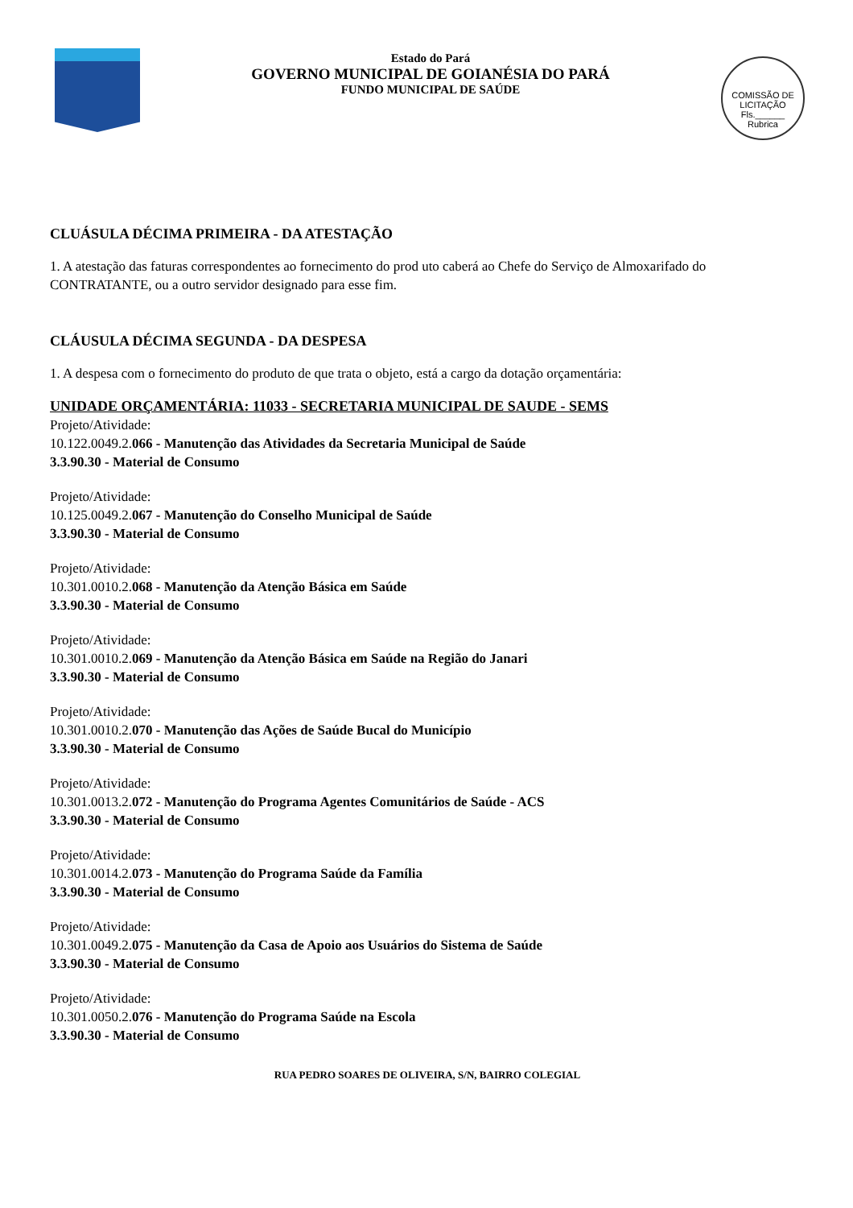Estado do Pará
GOVERNO MUNICIPAL DE GOIANÉSIA DO PARÁ
FUNDO MUNICIPAL DE SAÚDE
COMISSÃO DE LICITAÇÃO
Fls.______
Rubrica
CLUÁSULA DÉCIMA PRIMEIRA - DA ATESTAÇÃO
1. A atestação das faturas correspondentes ao fornecimento do prod uto caberá ao Chefe do Serviço de Almoxarifado do CONTRATANTE, ou a outro servidor designado para esse fim.
CLÁUSULA DÉCIMA SEGUNDA - DA DESPESA
1. A despesa com o fornecimento do produto de que trata o objeto, está a cargo da dotação orçamentária:
UNIDADE ORÇAMENTÁRIA: 11033 - SECRETARIA MUNICIPAL DE SAUDE - SEMS
Projeto/Atividade:
10.122.0049.2.066 - Manutenção das Atividades da Secretaria Municipal de Saúde
3.3.90.30 - Material de Consumo
Projeto/Atividade:
10.125.0049.2.067 - Manutenção do Conselho Municipal de Saúde
3.3.90.30 - Material de Consumo
Projeto/Atividade:
10.301.0010.2.068 - Manutenção da Atenção Básica em Saúde
3.3.90.30 - Material de Consumo
Projeto/Atividade:
10.301.0010.2.069 - Manutenção da Atenção Básica em Saúde na Região do Janari
3.3.90.30 - Material de Consumo
Projeto/Atividade:
10.301.0010.2.070 - Manutenção das Ações de Saúde Bucal do Município
3.3.90.30 - Material de Consumo
Projeto/Atividade:
10.301.0013.2.072 - Manutenção do Programa Agentes Comunitários de Saúde - ACS
3.3.90.30 - Material de Consumo
Projeto/Atividade:
10.301.0014.2.073 - Manutenção do Programa Saúde da Família
3.3.90.30 - Material de Consumo
Projeto/Atividade:
10.301.0049.2.075 - Manutenção da Casa de Apoio aos Usuários do Sistema de Saúde
3.3.90.30 - Material de Consumo
Projeto/Atividade:
10.301.0050.2.076 - Manutenção do Programa Saúde na Escola
3.3.90.30 - Material de Consumo
RUA PEDRO SOARES DE OLIVEIRA, S/N, BAIRRO COLEGIAL